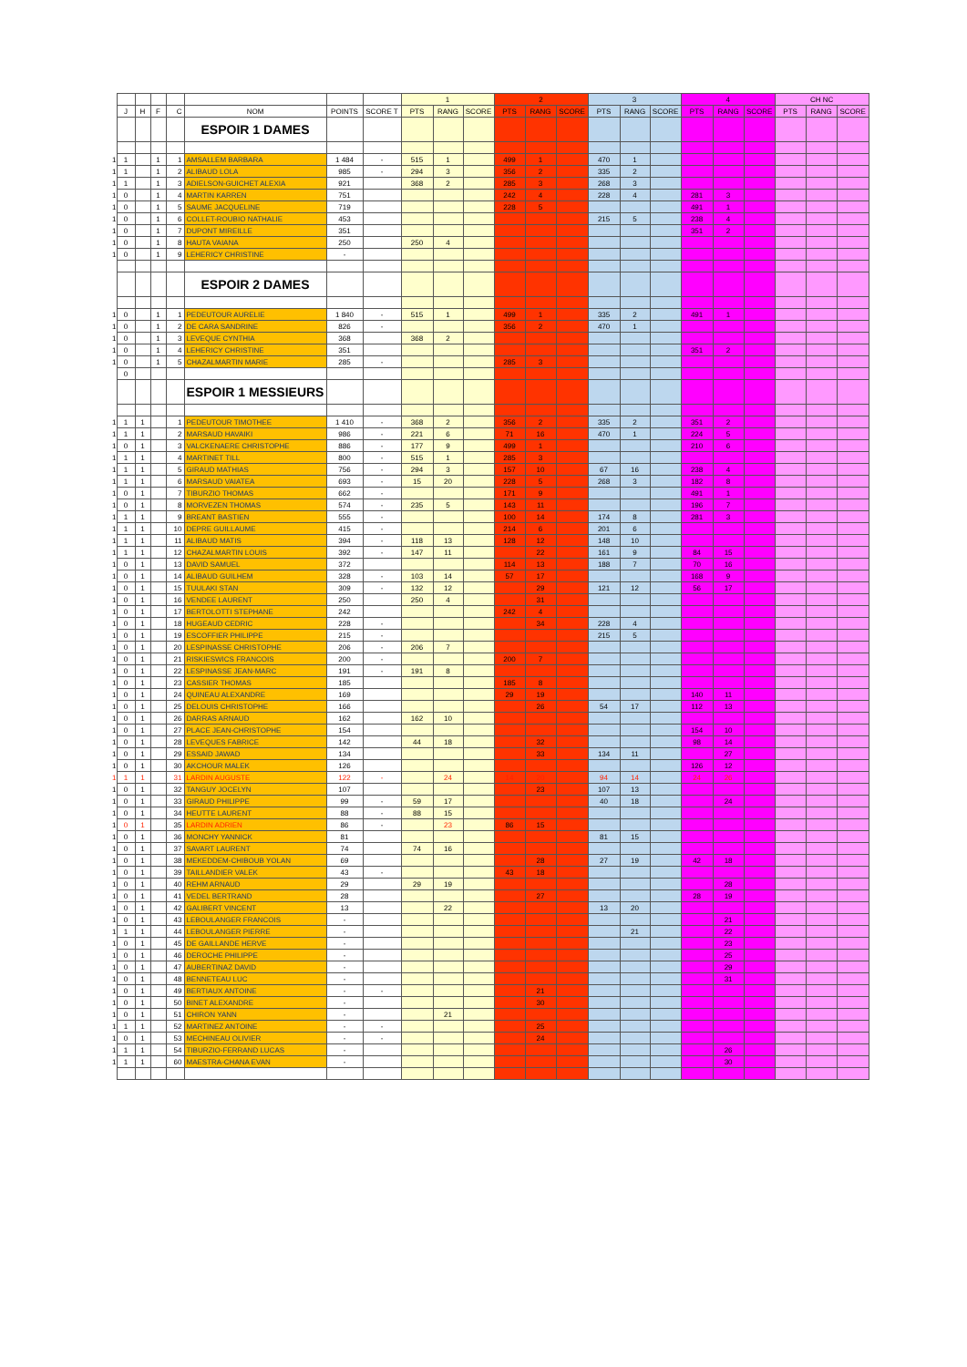| | | | | | | | | 1 | | | 2 | | | 3 | | | 4 | | | CH NC | | |
| | J | H | F | C | NOM | POINTS | SCORE T | PTS | RANG | SCORE | PTS | RANG | SCORE | PTS | RANG | SCORE | PTS | RANG | SCORE | PTS | RANG | SCORE |
| | | | | | ESPOIR 1 DAMES | | | | | | | | | | | | | | | | | |
| 1 | 1 | | 1 | 1 | AMSALLEM BARBARA | 1 484 | - | 515 | 1 | | 499 | 1 | | 470 | 1 | | | | | | | |
| 1 | 1 | | 1 | 2 | ALIBAUD LOLA | 985 | - | 294 | 3 | | 356 | 2 | | 335 | 2 | | | | | | | |
| 1 | 1 | | 1 | 3 | ADIELSON-GUICHET ALEXIA | 921 | | 368 | 2 | | 285 | 3 | | 268 | 3 | | | | | | | |
| 1 | 0 | | 1 | 4 | MARTIN KARREN | 751 | | | | | 242 | 4 | | 228 | 4 | | 281 | 3 | | | | |
| 1 | 0 | | 1 | 5 | SAUME JACQUELINE | 719 | | | | | 228 | 5 | | | | | 491 | 1 | | | | |
| 1 | 0 | | 1 | 6 | COLLET-ROUBIO NATHALIE | 453 | | | | | | | | 215 | 5 | | 238 | 4 | | | | |
| 1 | 0 | | 1 | 7 | DUPONT MIREILLE | 351 | | | | | | | | | | | 351 | 2 | | | | |
| 1 | 0 | | 1 | 8 | HAUTA VAIANA | 250 | | 250 | 4 | | | | | | | | | | | | | |
| 1 | 0 | | 1 | 9 | LEHERICY CHRISTINE | - | | | | | | | | | | | | | | | | |
| | | | | | ESPOIR 2 DAMES | | | | | | | | | | | | | | | | | |
| 1 | 0 | | 1 | 1 | PEDEUTOUR AURELIE | 1 840 | - | 515 | 1 | | 499 | 1 | | 335 | 2 | | 491 | 1 | | | | |
| 1 | 0 | | 1 | 2 | DE CARA SANDRINE | 826 | - | | | | 356 | 2 | | 470 | 1 | | | | | | | |
| 1 | 0 | | 1 | 3 | LEVEQUE CYNTHIA | 368 | | 368 | 2 | | | | | | | | | | | | | |
| 1 | 0 | | 1 | 4 | LEHERICY CHRISTINE | 351 | | | | | | | | | | | 351 | 2 | | | | |
| 1 | 0 | | 1 | 5 | CHAZALMARTIN MARIE | 285 | - | | | | 285 | 3 | | | | | | | | | | |
| | 0 | | | | | | | | | | | | | | | | | | | | | |
| | | | | | ESPOIR 1 MESSIEURS | | | | | | | | | | | | | | | | | |
| 1 | 1 | 1 | | 1 | PEDEUTOUR TIMOTHEE | 1 410 | - | 368 | 2 | | 356 | 2 | | 335 | 2 | | 351 | 2 | | | | |
| 1 | 1 | 1 | | 2 | MARSAUD HAVAIKI | 986 | - | 221 | 6 | | 71 | 16 | | 470 | 1 | | 224 | 5 | | | | |
| 1 | 0 | 1 | | 3 | VALCKENAERE CHRISTOPHE | 886 | - | 177 | 9 | | 499 | 1 | | | | | 210 | 6 | | | | |
| 1 | 1 | 1 | | 4 | MARTINET TILL | 800 | - | 515 | 1 | | 285 | 3 | | | | | | | | | | |
| 1 | 1 | 1 | | 5 | GIRAUD MATHIAS | 756 | - | 294 | 3 | | 157 | 10 | | 67 | 16 | | 238 | 4 | | | | |
| 1 | 1 | 1 | | 6 | MARSAUD VAIATEA | 693 | - | 15 | 20 | | 228 | 5 | | 268 | 3 | | 182 | 8 | | | | |
| 1 | 0 | 1 | | 7 | TIBURZIO THOMAS | 662 | - | | | | 171 | 9 | | | | | 491 | 1 | | | | |
| 1 | 0 | 1 | | 8 | MORVEZEN THOMAS | 574 | - | 235 | 5 | | 143 | 11 | | | | | 196 | 7 | | | | |
| 1 | 1 | 1 | | 9 | BREANT BASTIEN | 555 | - | | | | 100 | 14 | | 174 | 8 | | 281 | 3 | | | | |
| 1 | 1 | 1 | | 10 | DEPRE GUILLAUME | 415 | - | | | | 214 | 6 | | 201 | 6 | | | | | | | |
| 1 | 1 | 1 | | 11 | ALIBAUD MATIS | 394 | - | 118 | 13 | | 128 | 12 | | 148 | 10 | | | | | | | |
| 1 | 1 | 1 | | 12 | CHAZALMARTIN LOUIS | 392 | - | 147 | 11 | | | 22 | | 161 | 9 | | 84 | 15 | | | | |
| 1 | 0 | 1 | | 13 | DAVID SAMUEL | 372 | | | | | 114 | 13 | | 188 | 7 | | 70 | 16 | | | | |
| 1 | 0 | 1 | | 14 | ALIBAUD GUILHEM | 328 | - | 103 | 14 | | 57 | 17 | | | | | 168 | 9 | | | | |
| 1 | 0 | 1 | | 15 | TUULAKI STAN | 309 | - | 132 | 12 | | | 29 | | 121 | 12 | | 56 | 17 | | | | |
| 1 | 0 | 1 | | 16 | VENDEE LAURENT | 250 | | 250 | 4 | | | 31 | | | | | | | | | | |
| 1 | 0 | 1 | | 17 | BERTOLOTTI STEPHANE | 242 | | | | | 242 | 4 | | | | | | | | | | |
| 1 | 0 | 1 | | 18 | HUGEAUD CEDRIC | 228 | - | | | | | 34 | | 228 | 4 | | | | | | | |
| 1 | 0 | 1 | | 19 | ESCOFFIER PHILIPPE | 215 | - | | | | | | | 215 | 5 | | | | | | | |
| 1 | 0 | 1 | | 20 | LESPINASSE CHRISTOPHE | 206 | - | 206 | 7 | | | | | | | | | | | | | |
| 1 | 0 | 1 | | 21 | RISKIESWICS FRANCOIS | 200 | - | | | | 200 | 7 | | | | | | | | | | |
| 1 | 0 | 1 | | 22 | LESPINASSE JEAN-MARC | 191 | - | 191 | 8 | | | | | | | | | | | | | |
| 1 | 0 | 1 | | 23 | CASSIER THOMAS | 185 | | | | | 185 | 8 | | | | | | | | | | |
| 1 | 0 | 1 | | 24 | QUINEAU ALEXANDRE | 169 | | | | | 29 | 19 | | | | | 140 | 11 | | | | |
| 1 | 0 | 1 | | 25 | DELOUIS CHRISTOPHE | 166 | | | | | | 26 | | 54 | 17 | | 112 | 13 | | | | |
| 1 | 0 | 1 | | 26 | DARRAS ARNAUD | 162 | | 162 | 10 | | | | | | | | | | | | | |
| 1 | 0 | 1 | | 27 | PLACE JEAN-CHRISTOPHE | 154 | | | | | | | | | | | 154 | 10 | | | | |
| 1 | 0 | 1 | | 28 | LEVEQUES FABRICE | 142 | | 44 | 18 | | | 32 | | | | | 98 | 14 | | | | |
| 1 | 0 | 1 | | 29 | ESSAID JAWAD | 134 | | | | | | 33 | | 134 | 11 | | | 27 | | | | |
| 1 | 0 | 1 | | 30 | AKCHOUR MALEK | 126 | | | | | | | | | | | 126 | 12 | | | | |
| 1 | 1 | 1 | | 31 | LARDIN AUGUSTE | 122 | - | | 24 | | 14 | 20 | | 94 | 14 | | 24 | 26 | | | | |
| 1 | 0 | 1 | | 32 | TANGUY JOCELYN | 107 | | | | | | 23 | | 107 | 13 | | | | | | | |
| 1 | 0 | 1 | | 33 | GIRAUD PHILIPPE | 99 | - | 59 | 17 | | | | | 40 | 18 | | | 24 | | | | |
| 1 | 0 | 1 | | 34 | HEUTTE LAURENT | 88 | - | 88 | 15 | | | | | | | | | | | | | |
| 1 | 0 | 1 | | 35 | LARDIN ADRIEN | 86 | - | | 23 | | 86 | 15 | | | | | | | | | | |
| 1 | 0 | 1 | | 36 | MONCHY YANNICK | 81 | | | | | | | | 81 | 15 | | | | | | | |
| 1 | 0 | 1 | | 37 | SAVART LAURENT | 74 | | 74 | 16 | | | | | | | | | | | | | |
| 1 | 0 | 1 | | 38 | MEKEDDEM-CHIBOUB YOLAN | 69 | | | | | | 28 | | 27 | 19 | | 42 | 18 | | | | |
| 1 | 0 | 1 | | 39 | TAILLANDIER VALEK | 43 | - | | | | 43 | 18 | | | | | | | | | | |
| 1 | 0 | 1 | | 40 | REHM ARNAUD | 29 | | 29 | 19 | | | | | | | | | 28 | | | | |
| 1 | 0 | 1 | | 41 | VEDEL BERTRAND | 28 | | | | | | 27 | | | | | 28 | 19 | | | | |
| 1 | 0 | 1 | | 42 | GALIBERT VINCENT | 13 | | | 22 | | | | | 13 | 20 | | | | | | | |
| 1 | 0 | 1 | | 43 | LEBOULANGER FRANCOIS | - | | | | | | | | | | | | 21 | | | | |
| 1 | 1 | 1 | | 44 | LEBOULANGER PIERRE | - | | | | | | | | | 21 | | | 22 | | | | |
| 1 | 0 | 1 | | 45 | DE GAILLANDE HERVE | - | | | | | | | | | | | | 23 | | | | |
| 1 | 0 | 1 | | 46 | DEROCHE PHILIPPE | - | | | | | | | | | | | | 25 | | | | |
| 1 | 0 | 1 | | 47 | AUBERTINAZ DAVID | - | | | | | | | | | | | | 29 | | | | |
| 1 | 0 | 1 | | 48 | BENNETEAU LUC | - | | | | | | | | | | | | 31 | | | | |
| 1 | 0 | 1 | | 49 | BERTIAUX ANTOINE | - | - | | | | | 21 | | | | | | | | | | |
| 1 | 0 | 1 | | 50 | BINET ALEXANDRE | - | | | | | | 30 | | | | | | | | | | |
| 1 | 0 | 1 | | 51 | CHIRON YANN | - | | | 21 | | | | | | | | | | | | | |
| 1 | 1 | 1 | | 52 | MARTINEZ ANTOINE | - | - | | | | | 25 | | | | | | | | | | |
| 1 | 0 | 1 | | 53 | MECHINEAU OLIVIER | - | - | | | | | 24 | | | | | | | | | | |
| 1 | 1 | 1 | | 54 | TIBURZIO-FERRAND LUCAS | - | | | | | | | | | | | | 26 | | | | |
| 1 | 1 | 1 | | 60 | MAESTRA-CHANA EVAN | - | | | | | | | | | | | | 30 | | | | |